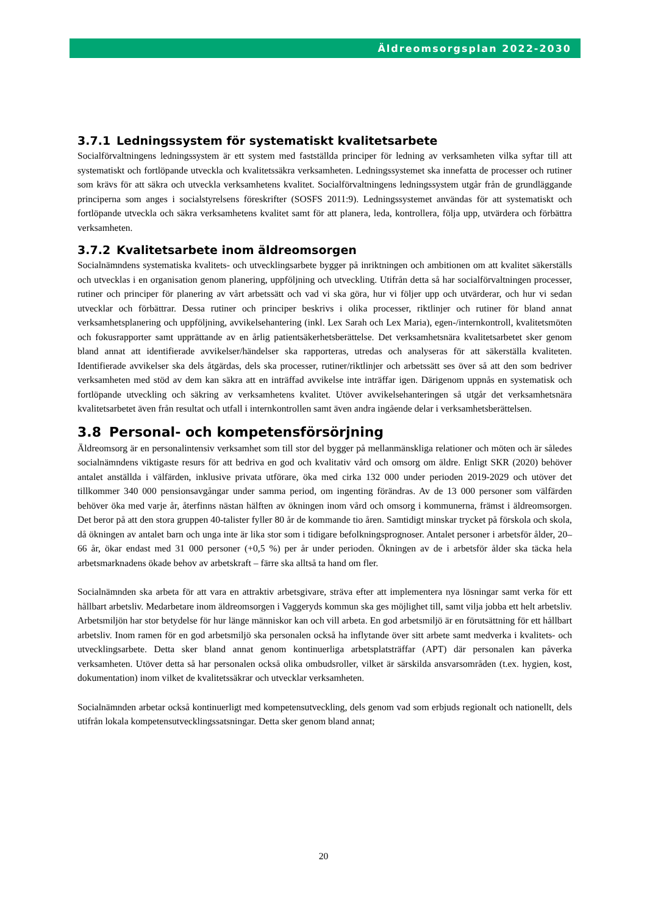Äldreomsorgsplan 2022-2030
3.7.1 Ledningssystem för systematiskt kvalitetsarbete
Socialförvaltningens ledningssystem är ett system med fastställda principer för ledning av verksamheten vilka syftar till att systematiskt och fortlöpande utveckla och kvalitetssäkra verksamheten. Ledningssystemet ska innefatta de processer och rutiner som krävs för att säkra och utveckla verksamhetens kvalitet. Socialförvaltningens ledningssystem utgår från de grundläggande principerna som anges i socialstyrelsens föreskrifter (SOSFS 2011:9). Ledningssystemet användas för att systematiskt och fortlöpande utveckla och säkra verksamhetens kvalitet samt för att planera, leda, kontrollera, följa upp, utvärdera och förbättra verksamheten.
3.7.2 Kvalitetsarbete inom äldreomsorgen
Socialnämndens systematiska kvalitets- och utvecklingsarbete bygger på inriktningen och ambitionen om att kvalitet säkerställs och utvecklas i en organisation genom planering, uppföljning och utveckling. Utifrån detta så har socialförvaltningen processer, rutiner och principer för planering av vårt arbetssätt och vad vi ska göra, hur vi följer upp och utvärderar, och hur vi sedan utvecklar och förbättrar. Dessa rutiner och principer beskrivs i olika processer, riktlinjer och rutiner för bland annat verksamhetsplanering och uppföljning, avvikelsehantering (inkl. Lex Sarah och Lex Maria), egen-/internkontroll, kvalitetsmöten och fokusrapporter samt upprättande av en årlig patientsäkerhetsberättelse. Det verksamhetsnära kvalitetsarbetet sker genom bland annat att identifierade avvikelser/händelser ska rapporteras, utredas och analyseras för att säkerställa kvaliteten. Identifierade avvikelser ska dels åtgärdas, dels ska processer, rutiner/riktlinjer och arbetssätt ses över så att den som bedriver verksamheten med stöd av dem kan säkra att en inträffad avvikelse inte inträffar igen. Därigenom uppnås en systematisk och fortlöpande utveckling och säkring av verksamhetens kvalitet. Utöver avvikelsehanteringen så utgår det verksamhetsnära kvalitetsarbetet även från resultat och utfall i internkontrollen samt även andra ingående delar i verksamhetsberättelsen.
3.8 Personal- och kompetensförsörjning
Äldreomsorg är en personalintensiv verksamhet som till stor del bygger på mellanmänskliga relationer och möten och är således socialnämndens viktigaste resurs för att bedriva en god och kvalitativ vård och omsorg om äldre. Enligt SKR (2020) behöver antalet anställda i välfärden, inklusive privata utförare, öka med cirka 132 000 under perioden 2019-2029 och utöver det tillkommer 340 000 pensionsavgångar under samma period, om ingenting förändras. Av de 13 000 personer som välfärden behöver öka med varje år, återfinns nästan hälften av ökningen inom vård och omsorg i kommunerna, främst i äldreomsorgen. Det beror på att den stora gruppen 40-talister fyller 80 år de kommande tio åren. Samtidigt minskar trycket på förskola och skola, då ökningen av antalet barn och unga inte är lika stor som i tidigare befolkningsprognoser. Antalet personer i arbetsför ålder, 20–66 år, ökar endast med 31 000 personer (+0,5 %) per år under perioden. Ökningen av de i arbetsför ålder ska täcka hela arbetsmarknadens ökade behov av arbetskraft – färre ska alltså ta hand om fler.
Socialnämnden ska arbeta för att vara en attraktiv arbetsgivare, sträva efter att implementera nya lösningar samt verka för ett hållbart arbetsliv. Medarbetare inom äldreomsorgen i Vaggeryds kommun ska ges möjlighet till, samt vilja jobba ett helt arbetsliv. Arbetsmiljön har stor betydelse för hur länge människor kan och vill arbeta. En god arbetsmiljö är en förutsättning för ett hållbart arbetsliv. Inom ramen för en god arbetsmiljö ska personalen också ha inflytande över sitt arbete samt medverka i kvalitets- och utvecklingsarbete. Detta sker bland annat genom kontinuerliga arbetsplatsträffar (APT) där personalen kan påverka verksamheten. Utöver detta så har personalen också olika ombudsroller, vilket är särskilda ansvarsområden (t.ex. hygien, kost, dokumentation) inom vilket de kvalitetssäkrar och utvecklar verksamheten.
Socialnämnden arbetar också kontinuerligt med kompetensutveckling, dels genom vad som erbjuds regionalt och nationellt, dels utifrån lokala kompetensutvecklingssatsningar. Detta sker genom bland annat;
20